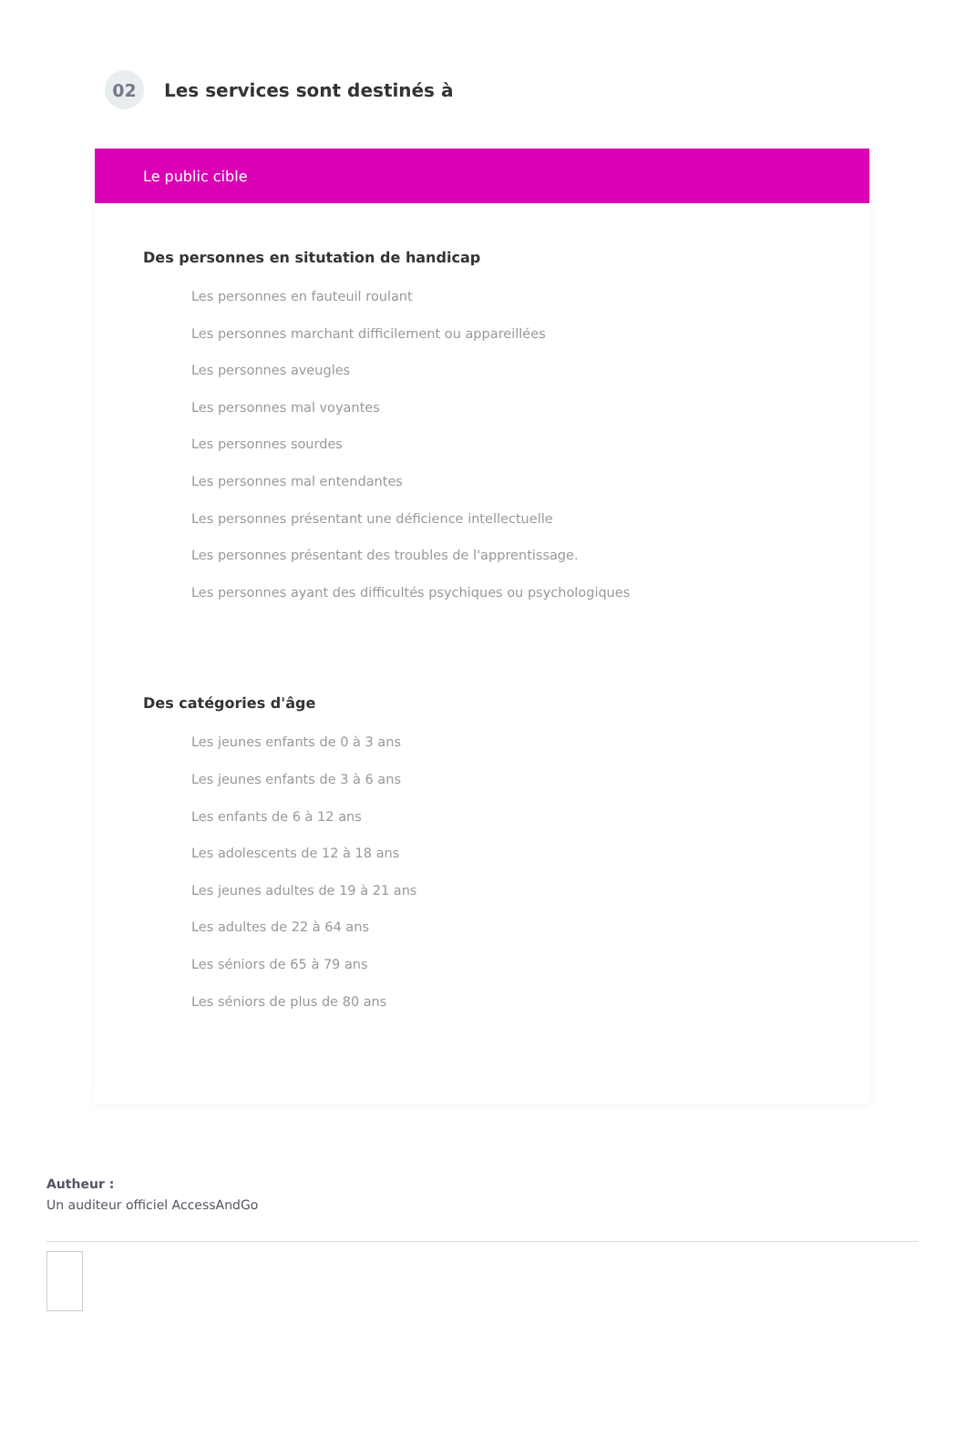02
Les services sont destinés à
Le public cible
Des personnes en situtation de handicap
Les personnes en fauteuil roulant
Les personnes marchant difficilement ou appareillées
Les personnes aveugles
Les personnes mal voyantes
Les personnes sourdes
Les personnes mal entendantes
Les personnes présentant une déficience intellectuelle
Les personnes présentant des troubles de l'apprentissage.
Les personnes ayant des difficultés psychiques ou psychologiques
Des catégories d'âge
Les jeunes enfants de 0 à 3 ans
Les jeunes enfants de 3 à 6 ans
Les enfants de 6 à 12 ans
Les adolescents de 12 à 18 ans
Les jeunes adultes de 19 à 21 ans
Les adultes de 22 à 64 ans
Les séniors de 65 à 79 ans
Les séniors de plus de 80 ans
Autheur :
Un auditeur officiel AccessAndGo